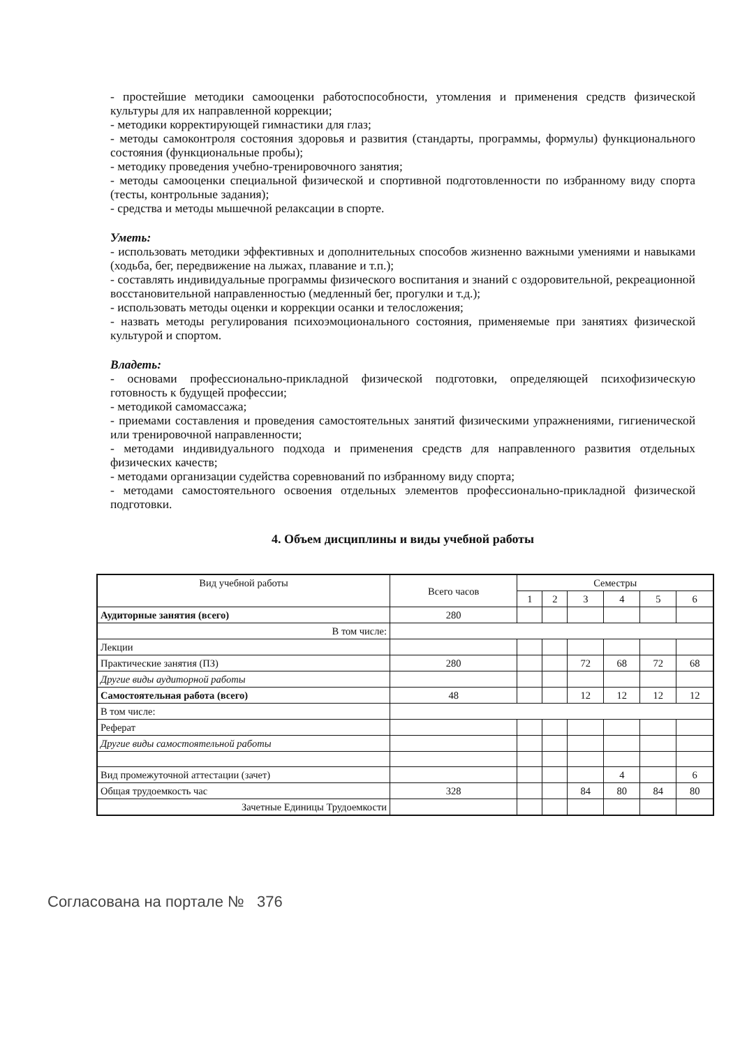- простейшие методики самооценки работоспособности, утомления и применения средств физической культуры для их направленной коррекции;
- методики корректирующей гимнастики для глаз;
- методы самоконтроля состояния здоровья и развития (стандарты, программы, формулы) функционального состояния (функциональные пробы);
- методику проведения учебно-тренировочного занятия;
- методы самооценки специальной физической и спортивной подготовленности по избранному виду спорта (тесты, контрольные задания);
- средства и методы мышечной релаксации в спорте.
Уметь:
- использовать методики эффективных и дополнительных способов жизненно важными умениями и навыками (ходьба, бег, передвижение на лыжах, плавание и т.п.);
- составлять индивидуальные программы физического воспитания и знаний с оздоровительной, рекреационной восстановительной направленностью (медленный бег, прогулки и т.д.);
- использовать методы оценки и коррекции осанки и телосложения;
- назвать методы регулирования психоэмоционального состояния, применяемые при занятиях физической культурой и спортом.
Владеть:
- основами профессионально-прикладной физической подготовки, определяющей психофизическую готовность к будущей профессии;
- методикой самомассажа;
- приемами составления и проведения самостоятельных занятий физическими упражнениями, гигиенической или тренировочной направленности;
- методами индивидуального подхода и применения средств для направленного развития отдельных физических качеств;
- методами организации судейства соревнований по избранному виду спорта;
- методами самостоятельного освоения отдельных элементов профессионально-прикладной физической подготовки.
4. Объем дисциплины и виды учебной работы
| Вид учебной работы | Всего часов | Семестры | | | | | |
| --- | --- | --- | --- | --- | --- | --- | --- |
| | | 1 | 2 | 3 | 4 | 5 | 6 |
| Аудиторные занятия (всего) | 280 | | | | | | |
| В том числе: | | | | | | | |
| Лекции | | | | | | | |
| Практические занятия (ПЗ) | 280 | | | 72 | 68 | 72 | 68 |
| Другие виды аудиторной работы | | | | | | | |
| Самостоятельная работа (всего) | 48 | | | 12 | 12 | 12 | 12 |
| В том числе: | | | | | | | |
| Реферат | | | | | | | |
| Другие виды самостоятельной работы | | | | | | | |
| Вид промежуточной аттестации (зачет) | | | | | 4 | | 6 |
| Общая трудоемкость час | 328 | | | 84 | 80 | 84 | 80 |
| Зачетные Единицы Трудоемкости | | | | | | | |
Согласована на портале № 376